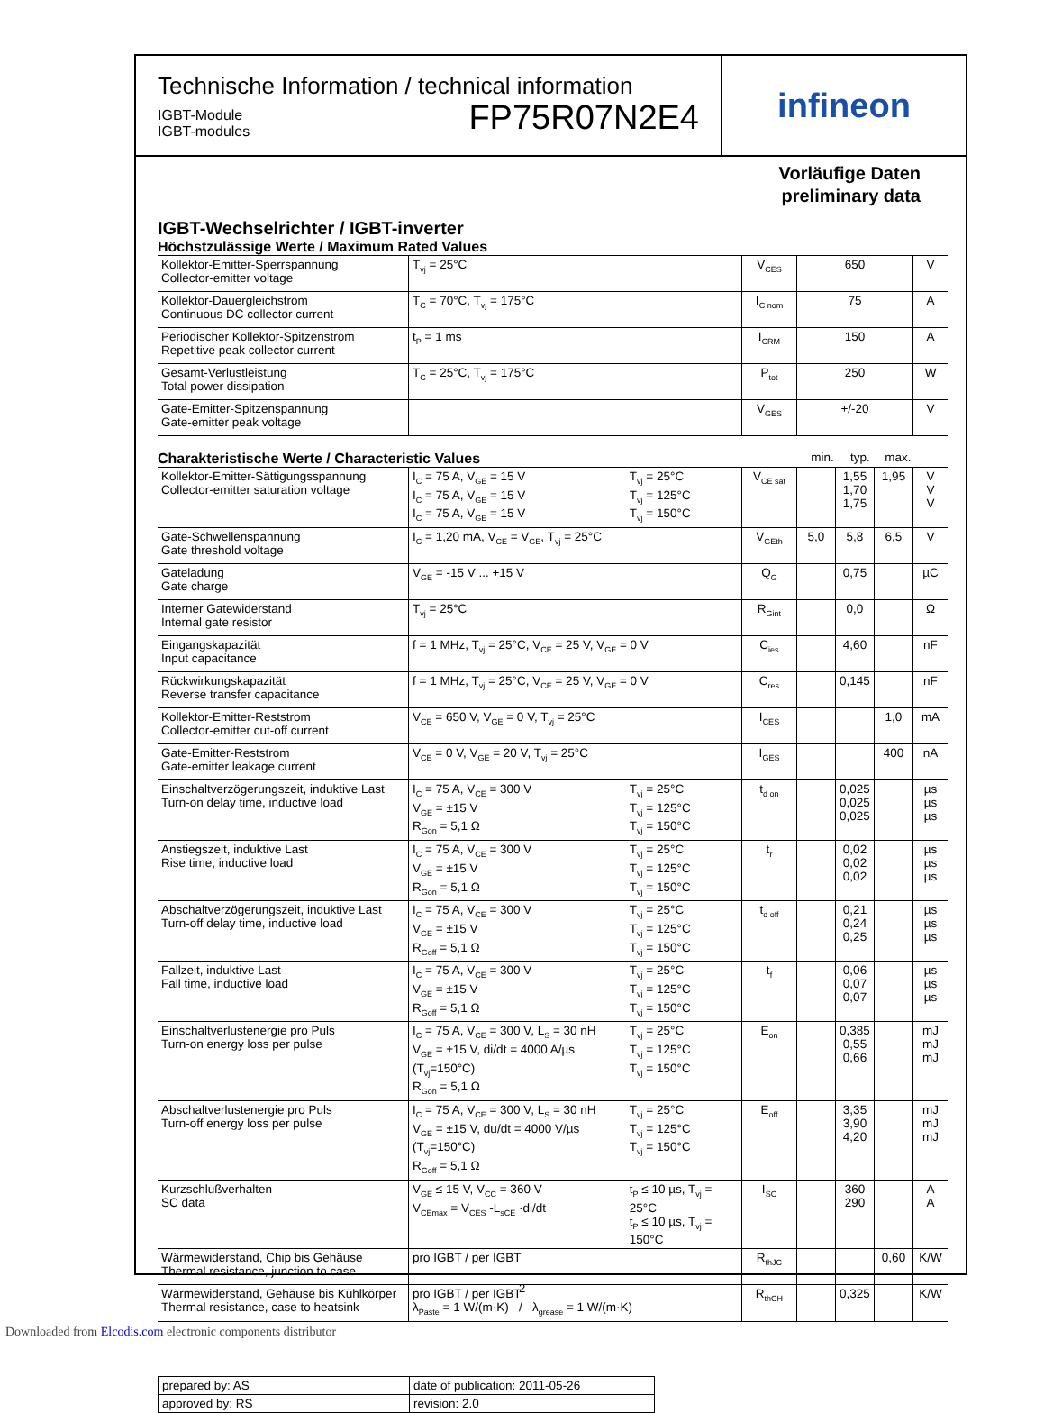Technische Information / technical information
IGBT-Module
IGBT-modules
FP75R07N2E4
infineon
Vorläufige Daten
preliminary data
IGBT-Wechselrichter / IGBT-inverter
Höchstzulässige Werte / Maximum Rated Values
| Kollektor-Emitter-Sperrspannung Collector-emitter voltage | T<sub>vj</sub> = 25°C | V<sub>CES</sub> | 650 | V |
| Kollektor-Dauergleichstrom Continuous DC collector current | T<sub>C</sub> = 70°C, T<sub>vj</sub> = 175°C | I<sub>C nom</sub> | 75 | A |
| Periodischer Kollektor-Spitzenstrom Repetitive peak collector current | t<sub>P</sub> = 1 ms | I<sub>CRM</sub> | 150 | A |
| Gesamt-Verlustleistung Total power dissipation | T<sub>C</sub> = 25°C, T<sub>vj</sub> = 175°C | P<sub>tot</sub> | 250 | W |
| Gate-Emitter-Spitzenspannung Gate-emitter peak voltage | | V<sub>GES</sub> | +/-20 | V |
Charakteristische Werte / Characteristic Values
min. typ. max.
| Kollektor-Emitter-Sättigungsspannung Collector-emitter saturation voltage | I<sub>C</sub> = 75 A, V<sub>GE</sub> = 15 V I<sub>C</sub> = 75 A, V<sub>GE</sub> = 15 V I<sub>C</sub> = 75 A, V<sub>GE</sub> = 15 V | T<sub>vj</sub> = 25°C T<sub>vj</sub> = 125°C T<sub>vj</sub> = 150°C | V<sub>CE sat</sub> | | 1,55 1,70 1,75 | 1,95 | V V V |
| Gate-Schwellenspannung Gate threshold voltage | I<sub>C</sub> = 1,20 mA, V<sub>CE</sub> = V<sub>GE</sub>, T<sub>vj</sub> = 25°C | | V<sub>GEth</sub> | 5,0 | 5,8 | 6,5 | V |
| Gateladung Gate charge | V<sub>GE</sub> = -15 V ... +15 V | | Q<sub>G</sub> | | 0,75 | | µC |
| Interner Gatewiderstand Internal gate resistor | T<sub>vj</sub> = 25°C | | R<sub>Gint</sub> | | 0,0 | | Ω |
| Eingangskapazität Input capacitance | f = 1 MHz, T<sub>vj</sub> = 25°C, V<sub>CE</sub> = 25 V, V<sub>GE</sub> = 0 V | | C<sub>ies</sub> | | 4,60 | | nF |
| Rückwirkungskapazität Reverse transfer capacitance | f = 1 MHz, T<sub>vj</sub> = 25°C, V<sub>CE</sub> = 25 V, V<sub>GE</sub> = 0 V | | C<sub>res</sub> | | 0,145 | | nF |
| Kollektor-Emitter-Reststrom Collector-emitter cut-off current | V<sub>CE</sub> = 650 V, V<sub>GE</sub> = 0 V, T<sub>vj</sub> = 25°C | | I<sub>CES</sub> | | | 1,0 | mA |
| Gate-Emitter-Reststrom Gate-emitter leakage current | V<sub>CE</sub> = 0 V, V<sub>GE</sub> = 20 V, T<sub>vj</sub> = 25°C | | I<sub>GES</sub> | | | 400 | nA |
| Einschaltverzögerungszeit, induktive Last Turn-on delay time, inductive load | I<sub>C</sub> = 75 A, V<sub>CE</sub> = 300 V V<sub>GE</sub> = ±15 V R<sub>Gon</sub> = 5,1 Ω | T<sub>vj</sub> = 25°C T<sub>vj</sub> = 125°C T<sub>vj</sub> = 150°C | t<sub>d on</sub> | | 0,025 0,025 0,025 | | µs µs µs |
| Anstiegszeit, induktive Last Rise time, inductive load | I<sub>C</sub> = 75 A, V<sub>CE</sub> = 300 V V<sub>GE</sub> = ±15 V R<sub>Gon</sub> = 5,1 Ω | T<sub>vj</sub> = 25°C T<sub>vj</sub> = 125°C T<sub>vj</sub> = 150°C | t<sub>r</sub> | | 0,02 0,02 0,02 | | µs µs µs |
| Abschaltverzögerungszeit, induktive Last Turn-off delay time, inductive load | I<sub>C</sub> = 75 A, V<sub>CE</sub> = 300 V V<sub>GE</sub> = ±15 V R<sub>Goff</sub> = 5,1 Ω | T<sub>vj</sub> = 25°C T<sub>vj</sub> = 125°C T<sub>vj</sub> = 150°C | t<sub>d off</sub> | | 0,21 0,24 0,25 | | µs µs µs |
| Fallzeit, induktive Last Fall time, inductive load | I<sub>C</sub> = 75 A, V<sub>CE</sub> = 300 V V<sub>GE</sub> = ±15 V R<sub>Goff</sub> = 5,1 Ω | T<sub>vj</sub> = 25°C T<sub>vj</sub> = 125°C T<sub>vj</sub> = 150°C | t<sub>f</sub> | | 0,06 0,07 0,07 | | µs µs µs |
| Einschaltverlustenergie pro Puls Turn-on energy loss per pulse | I<sub>C</sub> = 75 A, V<sub>CE</sub> = 300 V, L<sub>S</sub> = 30 nH V<sub>GE</sub> = ±15 V, di/dt = 4000 A/µs (T<sub>vj</sub>=150°C) R<sub>Gon</sub> = 5,1 Ω | T<sub>vj</sub> = 25°C T<sub>vj</sub> = 125°C T<sub>vj</sub> = 150°C | E<sub>on</sub> | | 0,385 0,55 0,66 | | mJ mJ mJ |
| Abschaltverlustenergie pro Puls Turn-off energy loss per pulse | I<sub>C</sub> = 75 A, V<sub>CE</sub> = 300 V, L<sub>S</sub> = 30 nH V<sub>GE</sub> = ±15 V, du/dt = 4000 V/µs (T<sub>vj</sub>=150°C) R<sub>Goff</sub> = 5,1 Ω | T<sub>vj</sub> = 25°C T<sub>vj</sub> = 125°C T<sub>vj</sub> = 150°C | E<sub>off</sub> | | 3,35 3,90 4,20 | | mJ mJ mJ |
| Kurzschlußverhalten SC data | V<sub>GE</sub> ≤ 15 V, V<sub>CC</sub> = 360 V V<sub>CEmax</sub> = V<sub>CES</sub> -L<sub>sCE</sub> ·di/dt | t<sub>P</sub> ≤ 10 µs, T<sub>vj</sub> = 25°C t<sub>P</sub> ≤ 10 µs, T<sub>vj</sub> = 150°C | I<sub>SC</sub> | | 360 290 | | A A |
| Wärmewiderstand, Chip bis Gehäuse Thermal resistance, junction to case | pro IGBT / per IGBT | | R<sub>thJC</sub> | | | 0,60 | K/W |
| Wärmewiderstand, Gehäuse bis Kühlkörper Thermal resistance, case to heatsink | pro IGBT / per IGBT λ<sub>Paste</sub> = 1 W/(m·K) / λ<sub>grease</sub> = 1 W/(m·K) | | R<sub>thCH</sub> | | 0,325 | | K/W |
| prepared by: AS | date of publication: 2011-05-26 |
| approved by: RS | revision: 2.0 |
2
Downloaded from Elcodis.com electronic components distributor